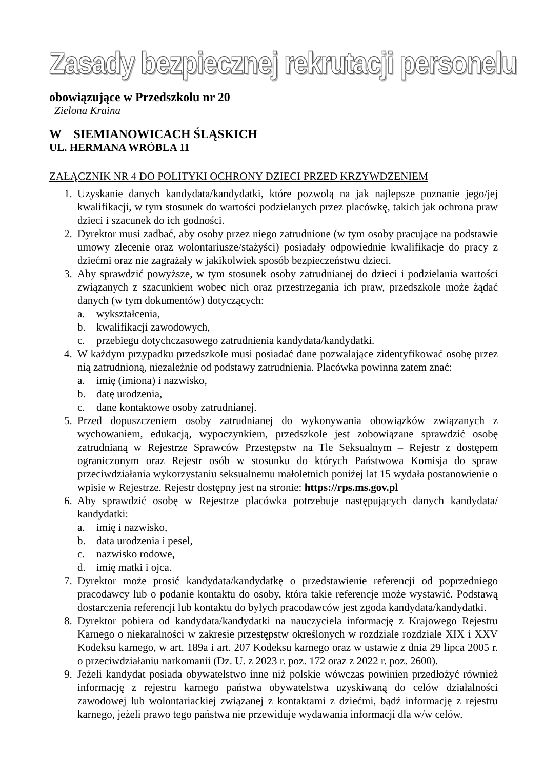Zasady bezpiecznej rekrutacji personelu
obowiązujące w Przedszkolu nr 20
Zielona Kraina
W SIEMIANOWICACH ŚLĄSKICH
UL. HERMANA WRÓBLA 11
ZAŁĄCZNIK NR 4 DO POLITYKI OCHRONY DZIECI PRZED KRZYWDZENIEM
1. Uzyskanie danych kandydata/kandydatki, które pozwolą na jak najlepsze poznanie jego/jej kwalifikacji, w tym stosunek do wartości podzielanych przez placówkę, takich jak ochrona praw dzieci i szacunek do ich godności.
2. Dyrektor musi zadbać, aby osoby przez niego zatrudnione (w tym osoby pracujące na podstawie umowy zlecenie oraz wolontariusze/stażyści) posiadały odpowiednie kwalifikacje do pracy z dziećmi oraz nie zagrażały w jakikolwiek sposób bezpieczeństwu dzieci.
3. Aby sprawdzić powyższe, w tym stosunek osoby zatrudnianej do dzieci i podzielania wartości związanych z szacunkiem wobec nich oraz przestrzegania ich praw, przedszkole może żądać danych (w tym dokumentów) dotyczących:
a. wykształcenia,
b. kwalifikacji zawodowych,
c. przebiegu dotychczasowego zatrudnienia kandydata/kandydatki.
4. W każdym przypadku przedszkole musi posiadać dane pozwalające zidentyfikować osobę przez nią zatrudnioną, niezależnie od podstawy zatrudnienia. Placówka powinna zatem znać:
a. imię (imiona) i nazwisko,
b. datę urodzenia,
c. dane kontaktowe osoby zatrudnianej.
5. Przed dopuszczeniem osoby zatrudnianej do wykonywania obowiązków związanych z wychowaniem, edukacją, wypoczynkiem, przedszkole jest zobowiązane sprawdzić osobę zatrudnianą w Rejestrze Sprawców Przestępstw na Tle Seksualnym – Rejestr z dostępem ograniczonym oraz Rejestr osób w stosunku do których Państwowa Komisja do spraw przeciwdziałania wykorzystaniu seksualnemu małoletnich poniżej lat 15 wydała postanowienie o wpisie w Rejestrze. Rejestr dostępny jest na stronie: https://rps.ms.gov.pl
6. Aby sprawdzić osobę w Rejestrze placówka potrzebuje następujących danych kandydata/ kandydatki:
a. imię i nazwisko,
b. data urodzenia i pesel,
c. nazwisko rodowe,
d. imię matki i ojca.
7. Dyrektor może prosić kandydata/kandydatkę o przedstawienie referencji od poprzedniego pracodawcy lub o podanie kontaktu do osoby, która takie referencje może wystawić. Podstawą dostarczenia referencji lub kontaktu do byłych pracodawców jest zgoda kandydata/kandydatki.
8. Dyrektor pobiera od kandydata/kandydatki na nauczyciela informację z Krajowego Rejestru Karnego o niekaralności w zakresie przestępstw określonych w rozdziale rozdziale XIX i XXV Kodeksu karnego, w art. 189a i art. 207 Kodeksu karnego oraz w ustawie z dnia 29 lipca 2005 r. o przeciwdziałaniu narkomanii (Dz. U. z 2023 r. poz. 172 oraz z 2022 r. poz. 2600).
9. Jeżeli kandydat posiada obywatelstwo inne niż polskie wówczas powinien przedłożyć również informację z rejestru karnego państwa obywatelstwa uzyskiwaną do celów działalności zawodowej lub wolontariackiej związanej z kontaktami z dziećmi, bądź informację z rejestru karnego, jeżeli prawo tego państwa nie przewiduje wydawania informacji dla w/w celów.